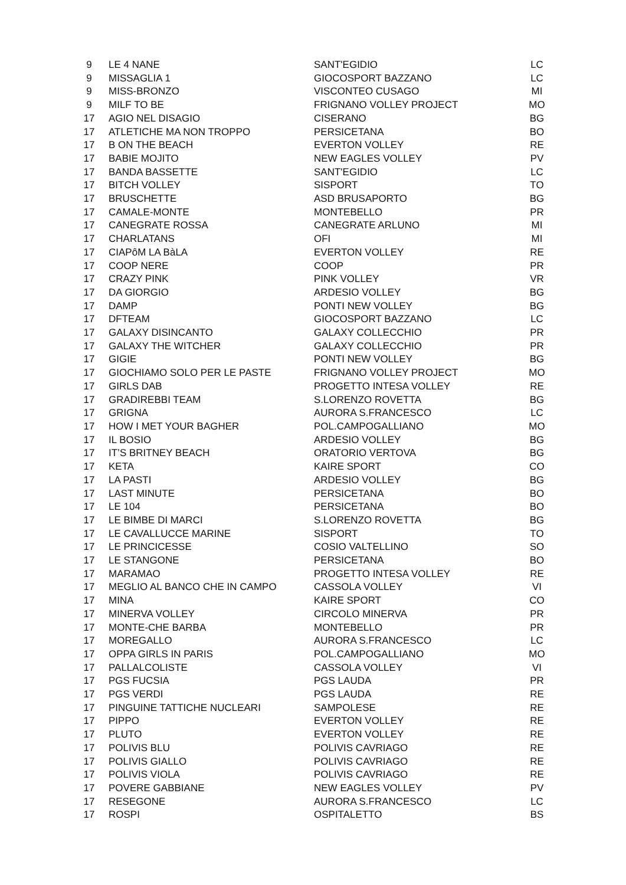| 9 | LE 4 NANE | SANT'EGIDIO | LC |
| 9 | MISSAGLIA 1 | GIOCOSPORT BAZZANO | LC |
| 9 | MISS-BRONZO | VISCONTEO CUSAGO | MI |
| 9 | MILF TO BE | FRIGNANO VOLLEY PROJECT | MO |
| 17 | AGIO NEL DISAGIO | CISERANO | BG |
| 17 | ATLETICHE MA NON TROPPO | PERSICETANA | BO |
| 17 | B ON THE BEACH | EVERTON VOLLEY | RE |
| 17 | BABIE MOJITO | NEW EAGLES VOLLEY | PV |
| 17 | BANDA BASSETTE | SANT'EGIDIO | LC |
| 17 | BITCH VOLLEY | SISPORT | TO |
| 17 | BRUSCHETTE | ASD BRUSAPORTO | BG |
| 17 | CAMALE-MONTE | MONTEBELLO | PR |
| 17 | CANEGRATE ROSSA | CANEGRATE ARLUNO | MI |
| 17 | CHARLATANS | OFI | MI |
| 17 | CIAPôM LA BàLA | EVERTON VOLLEY | RE |
| 17 | COOP NERE | COOP | PR |
| 17 | CRAZY PINK | PINK VOLLEY | VR |
| 17 | DA GIORGIO | ARDESIO VOLLEY | BG |
| 17 | DAMP | PONTI NEW VOLLEY | BG |
| 17 | DFTEAM | GIOCOSPORT BAZZANO | LC |
| 17 | GALAXY DISINCANTO | GALAXY COLLECCHIO | PR |
| 17 | GALAXY THE WITCHER | GALAXY COLLECCHIO | PR |
| 17 | GIGIE | PONTI NEW VOLLEY | BG |
| 17 | GIOCHIAMO SOLO PER LE PASTE | FRIGNANO VOLLEY PROJECT | MO |
| 17 | GIRLS DAB | PROGETTO INTESA VOLLEY | RE |
| 17 | GRADIREBBI TEAM | S.LORENZO ROVETTA | BG |
| 17 | GRIGNA | AURORA S.FRANCESCO | LC |
| 17 | HOW I MET YOUR BAGHER | POL.CAMPOGALLIANO | MO |
| 17 | IL BOSIO | ARDESIO VOLLEY | BG |
| 17 | IT’S BRITNEY BEACH | ORATORIO VERTOVA | BG |
| 17 | KETA | KAIRE SPORT | CO |
| 17 | LA PASTI | ARDESIO VOLLEY | BG |
| 17 | LAST MINUTE | PERSICETANA | BO |
| 17 | LE 104 | PERSICETANA | BO |
| 17 | LE BIMBE DI MARCI | S.LORENZO ROVETTA | BG |
| 17 | LE CAVALLUCCE MARINE | SISPORT | TO |
| 17 | LE PRINCICESSE | COSIO VALTELLINO | SO |
| 17 | LE STANGONE | PERSICETANA | BO |
| 17 | MARAMAO | PROGETTO INTESA VOLLEY | RE |
| 17 | MEGLIO AL BANCO CHE IN CAMPO | CASSOLA VOLLEY | VI |
| 17 | MINA | KAIRE SPORT | CO |
| 17 | MINERVA VOLLEY | CIRCOLO MINERVA | PR |
| 17 | MONTE-CHE BARBA | MONTEBELLO | PR |
| 17 | MOREGALLO | AURORA S.FRANCESCO | LC |
| 17 | OPPA GIRLS IN PARIS | POL.CAMPOGALLIANO | MO |
| 17 | PALLALCOLISTE | CASSOLA VOLLEY | VI |
| 17 | PGS FUCSIA | PGS LAUDA | PR |
| 17 | PGS VERDI | PGS LAUDA | RE |
| 17 | PINGUINE TATTICHE NUCLEARI | SAMPOLESE | RE |
| 17 | PIPPO | EVERTON VOLLEY | RE |
| 17 | PLUTO | EVERTON VOLLEY | RE |
| 17 | POLIVIS BLU | POLIVIS CAVRIAGO | RE |
| 17 | POLIVIS GIALLO | POLIVIS CAVRIAGO | RE |
| 17 | POLIVIS VIOLA | POLIVIS CAVRIAGO | RE |
| 17 | POVERE GABBIANE | NEW EAGLES VOLLEY | PV |
| 17 | RESEGONE | AURORA S.FRANCESCO | LC |
| 17 | ROSPI | OSPITALETTO | BS |